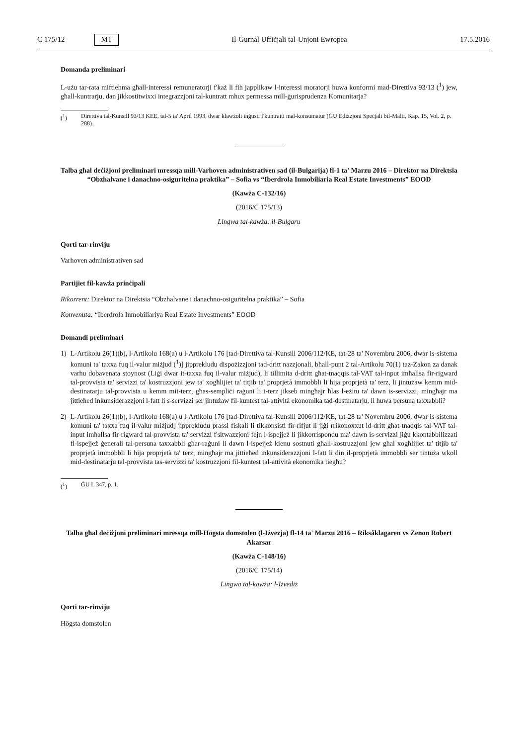C 175/12 MT
Il-Ġurnal Uffiċjali tal-Unjoni Ewropea 17.5.2016
Domanda preliminari
L-użu tar-rata miftiehma għall-interessi remuneratorji f'każ li fih japplikaw l-interessi moratorji huwa konformi mad-Direttiva 93/13 (<sup>1</sup>) jew, għall-kuntrarju, dan jikkostitwixxi integrazzjoni tal-kuntratt mhux permessa mill-ġurisprudenza Komunitarja?
(<sup>1</sup>) Direttiva tal-Kunsill 93/13 KEE, tal-5 ta' April 1993, dwar klawżoli inġusti f'kuntratti mal-konsumatur (ĠU Edizzjoni Speċjali bil-Malti, Kap. 15, Vol. 2, p. 288).
Talba għal deċiżjoni preliminari mressqa mill-Varhoven administrativen sad (il-Bulgarija) fl-1 ta' Marzu 2016 – Direktor na Direktsia “Obzhalvane i danachno-osiguritelna praktika” – Sofia vs “Iberdrola Inmobiliaria Real Estate Investments” EOOD
(Kawża C-132/16)
(2016/C 175/13)
Lingwa tal-kawża: il-Bulgaru
Qorti tar-rinviju
Varhoven administrativen sad
Partijiet fil-kawża prinċipali
Rikorrent: Direktor na Direktsia “Obzhalvane i danachno-osiguritelna praktika” – Sofia
Konvenuta: “Iberdrola Inmobiliariya Real Estate Investments” EOOD
Domandi preliminari
1) L-Artikolu 26(1)(b), l-Artikolu 168(a) u l-Artikolu 176 [tad-Direttiva tal-Kunsill 2006/112/KE, tat-28 ta' Novembru 2006, dwar is-sistema komuni ta' taxxa fuq il-valur miżjud (<sup>1</sup>)] jipprekludu dispożizzjoni tad-dritt nazzjonali, bħall-punt 2 tal-Artikolu 70(1) taz-Zakon za danak varhu dobavenata stoynost (Liġi dwar it-taxxa fuq il-valur miżjud), li tillimita d-dritt għat-tnaqqis tal-VAT tal-input imħallsa fir-rigward tal-provvista ta' servizzi ta' kostruzzjoni jew ta' xogħlijiet ta' titjib ta' proprjetà immobbli li hija proprjetà ta' terz, li jintużaw kemm mid-destinatarju tal-provvista u kemm mit-terz, għas-sempliċi raġuni li t-terz jikseb mingħajr ħlas l-eżitu ta' dawn is-servizzi, mingħajr ma jittieħed inkunsiderazzjoni l-fatt li s-servizzi ser jintużaw fil-kuntest tal-attività ekonomika tad-destinatarju, li huwa persuna taxxabbli?
2) L-Artikolu 26(1)(b), l-Artikolu 168(a) u l-Artikolu 176 [tad-Direttiva tal-Kunsill 2006/112/KE, tat-28 ta' Novembru 2006, dwar is-sistema komuni ta' taxxa fuq il-valur miżjud] jipprekludu prassi fiskali li tikkonsisti fir-rifjut li jiġi rrikonoxxut id-dritt għat-tnaqqis tal-VAT tal-input imħallsa fir-rigward tal-provvista ta' servizzi f'sitwazzjoni fejn l-ispejjeż li jikkorrispondu ma' dawn is-servizzi jiġu kkontabbilizzati fl-ispejjeż ġenerali tal-persuna taxxabbli għar-raġuni li dawn l-ispejjeż kienu sostnuti għall-kostruzzjoni jew għal xogħlijiet ta' titjib ta' proprjetà immobbli li hija proprjetà ta' terz, mingħajr ma jittieħed inkunsiderazzjoni l-fatt li din il-proprjetà immobbli ser tintuża wkoll mid-destinatarju tal-provvista tas-servizzi ta' kostruzzjoni fil-kuntest tal-attività ekonomika tiegħu?
(<sup>1</sup>) ĠU L 347, p. 1.
Talba għal deċiżjoni preliminari mressqa mill-Högsta domstolen (l-Iżvezja) fl-14 ta' Marzu 2016 – Riksåklagaren vs Zenon Robert Akarsar
(Kawża C-148/16)
(2016/C 175/14)
Lingwa tal-kawża: l-Iżvediż
Qorti tar-rinviju
Högsta domstolen